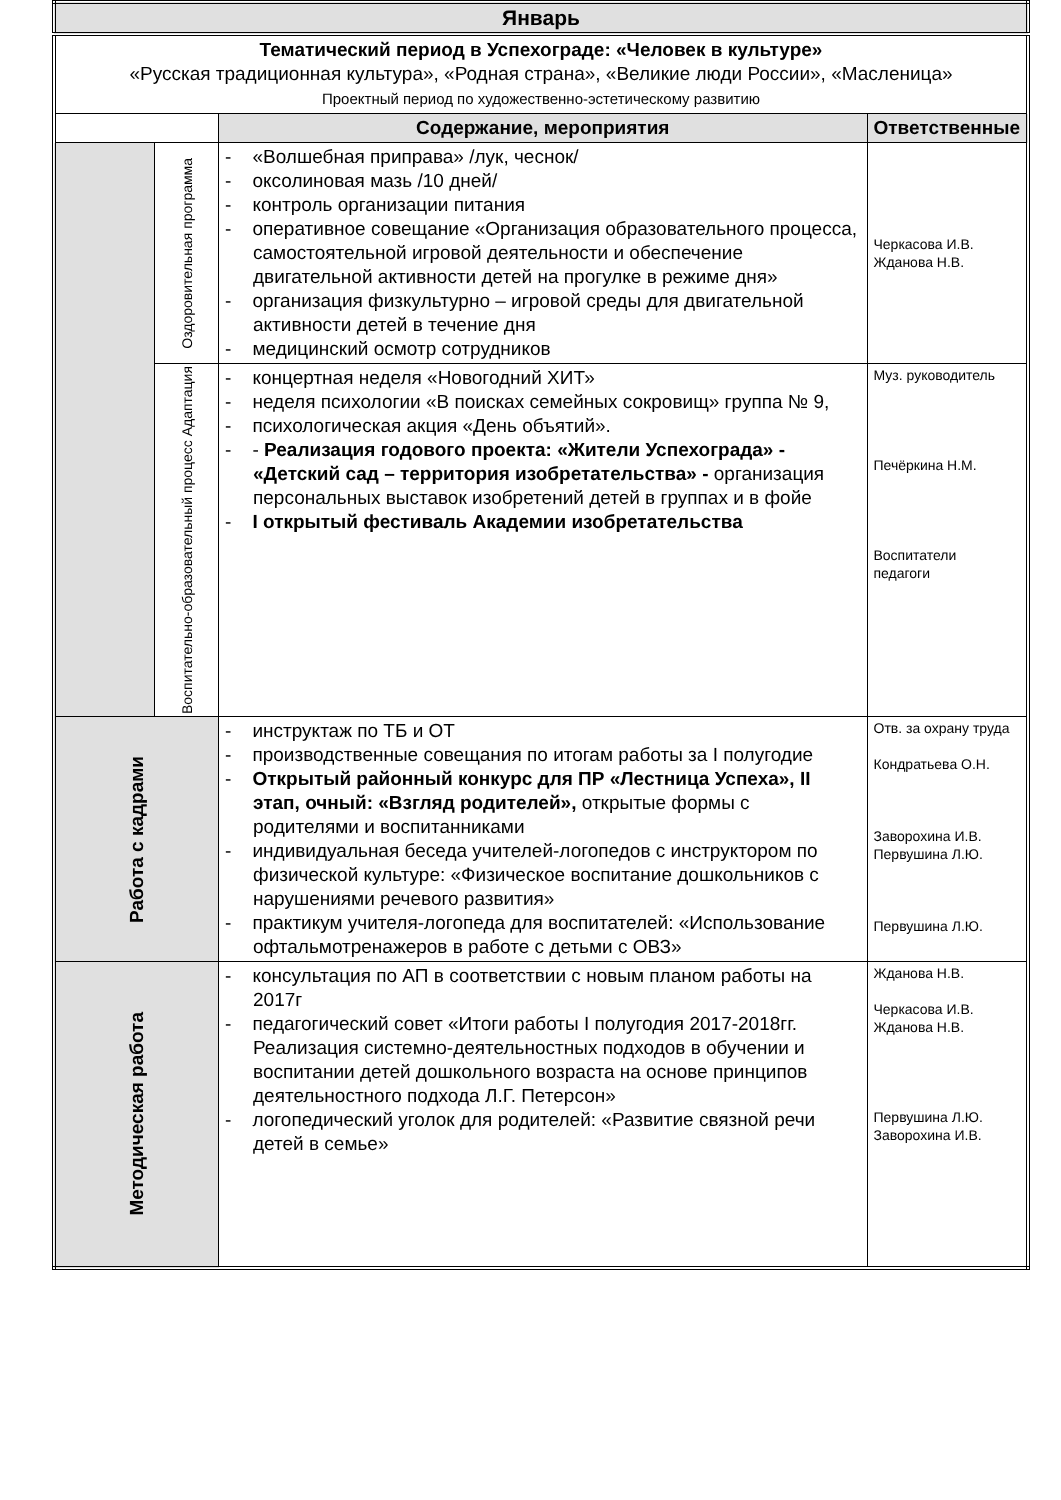| Январь | | | |
| Тематический период в Успехограде: «Человек в культуре» «Русская традиционная культура», «Родная страна», «Великие люди России», «Масленица» Проектный период по художественно-эстетическому развитию | | | |
| | | Содержание, мероприятия | Ответственные |
| | Оздоровительная программа | - «Волшебная приправа» /лук, чеснок/ - оксолиновая мазь /10 дней/ - контроль организации питания - оперативное совещание «Организация образовательного процесса, самостоятельной игровой деятельности и обеспечение двигательной активности детей на прогулке в режиме дня» - организация физкультурно – игровой среды для двигательной активности детей в течение дня - медицинский осмотр сотрудников | Черкасова И.В. Жданова Н.В. |
| | Воспитательно-образовательный процесс Адаптация | - концертная неделя «Новогодний ХИТ» - неделя психологии «В поисках семейных сокровищ» группа № 9, - психологическая акция «День объятий». - - Реализация годового проекта: «Жители Успехограда» - «Детский сад – территория изобретательства» - организация персональных выставок изобретений детей в группах и в фойе - I открытый фестиваль Академии изобретательства | Муз. руководитель Печёркина Н.М. Воспитатели педагоги |
| Работа с кадрами | | - инструктаж по ТБ и ОТ - производственные совещания по итогам работы за I полугодие - Открытый районный конкурс для ПР «Лестница Успеха», II этап, очный: «Взгляд родителей», открытые формы с родителями и воспитанниками - индивидуальная беседа учителей-логопедов с инструктором по физической культуре: «Физическое воспитание дошкольников с нарушениями речевого развития» - практикум учителя-логопеда для воспитателей: «Использование офтальмотренажеров в работе с детьми с ОВЗ» | Отв. за охрану труда Кондратьева О.Н. Заворохина И.В. Первушина Л.Ю. Первушина Л.Ю. |
| Методическая работа | | - консультация по АП в соответствии с новым планом работы на 2017г - педагогический совет «Итоги работы I полугодия 2017-2018гг. Реализация системно-деятельностных подходов в обучении и воспитании детей дошкольного возраста на основе принципов деятельностного подхода Л.Г. Петерсон» - логопедический уголок для родителей: «Развитие связной речи детей в семье» | Жданова Н.В. Черкасова И.В. Жданова Н.В. Первушина Л.Ю. Заворохина И.В. |